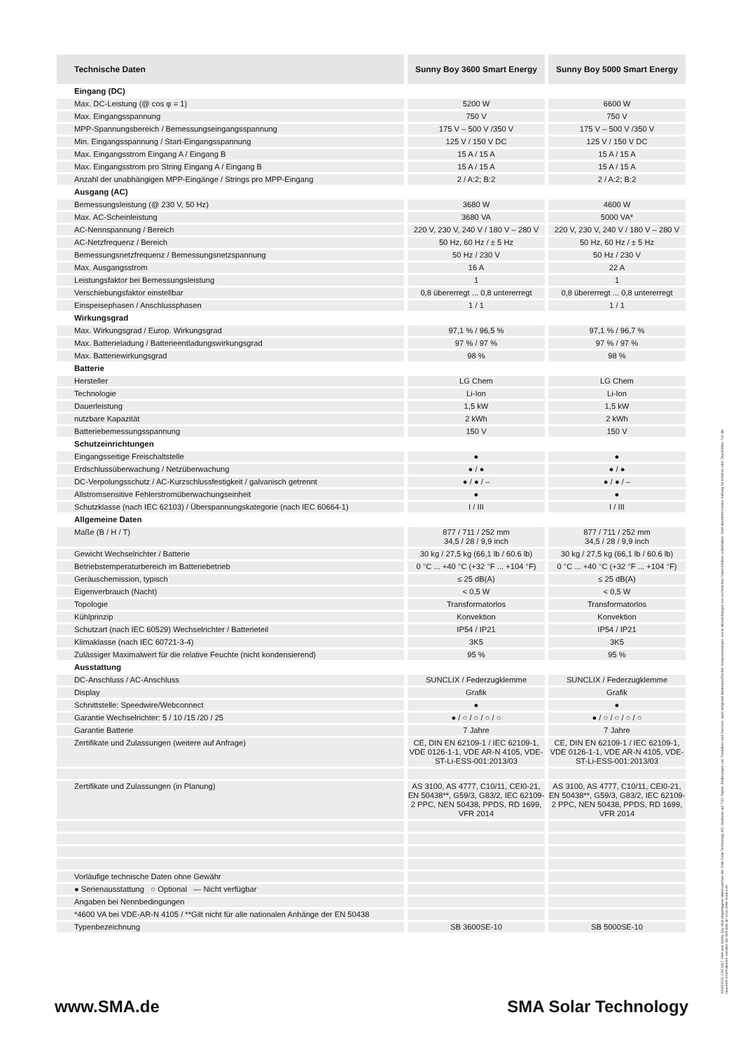| Technische Daten | Sunny Boy 3600 Smart Energy | Sunny Boy 5000 Smart Energy |
| --- | --- | --- |
| Eingang (DC) | | |
| Max. DC-Leistung (@ cos φ = 1) | 5200 W | 6600 W |
| Max. Eingangsspannung | 750 V | 750 V |
| MPP-Spannungsbereich / Bemessungseingangsspannung | 175 V – 500 V /350 V | 175 V – 500 V /350 V |
| Min. Eingangsspannung / Start-Eingangsspannung | 125 V / 150 V DC | 125 V / 150 V DC |
| Max. Eingangsstrom Eingang A / Eingang B | 15 A / 15 A | 15 A / 15 A |
| Max. Eingangsstrom pro String Eingang A / Eingang B | 15 A / 15 A | 15 A / 15 A |
| Anzahl der unabhängigen MPP-Eingänge / Strings pro MPP-Eingang | 2 / A:2; B:2 | 2 / A:2; B:2 |
| Ausgang (AC) | | |
| Bemessungsleistung (@ 230 V, 50 Hz) | 3680 W | 4600 W |
| Max. AC-Scheinleistung | 3680 VA | 5000 VA* |
| AC-Nennspannung / Bereich | 220 V, 230 V, 240 V / 180 V – 280 V | 220 V, 230 V, 240 V / 180 V – 280 V |
| AC-Netzfrequenz / Bereich | 50 Hz, 60 Hz / ± 5 Hz | 50 Hz, 60 Hz / ± 5 Hz |
| Bemessungsnetzfrequenz / Bemessungsnetzspannung | 50 Hz / 230 V | 50 Hz / 230 V |
| Max. Ausgangsstrom | 16 A | 22 A |
| Leistungsfaktor bei Bemessungsleistung | 1 | 1 |
| Verschiebungsfaktor einstellbar | 0,8 übererregt ... 0,8 untererregt | 0,8 übererregt ... 0,8 untererregt |
| Einspeisephasen / Anschlussphasen | 1 / 1 | 1 / 1 |
| Wirkungsgrad | | |
| Max. Wirkungsgrad / Europ. Wirkungsgrad | 97,1 % / 96,5 % | 97,1 % / 96,7 % |
| Max. Batterieladung / Batterieentladungswirkungsgrad | 97 % / 97 % | 97 % / 97 % |
| Max. Batteriewirkungsgrad | 98 % | 98 % |
| Batterie | | |
| Hersteller | LG Chem | LG Chem |
| Technologie | Li-Ion | Li-Ion |
| Dauerleistung | 1,5 kW | 1,5 kW |
| nutzbare Kapazität | 2 kWh | 2 kWh |
| Batteriebemessungsspannung | 150 V | 150 V |
| Schutzeinrichtungen | | |
| Eingangsseitige Freischaltstelle | ● | ● |
| Erdschlussüberwachung / Netzüberwachung | ● / ● | ● / ● |
| DC-Verpolungsschutz / AC-Kurzschlussfestigkeit / galvanisch getrennt | ● / ● / – | ● / ● / – |
| Allstromsensitive Fehlerstromüberwachungseinheit | ● | ● |
| Schutzklasse (nach IEC 62103) / Überspannungskategorie (nach IEC 60664-1) | I / III | I / III |
| Allgemeine Daten | | |
| Maße (B / H / T) | 877 / 711 / 252 mm 34,5 / 28 / 9,9 inch | 877 / 711 / 252 mm 34,5 / 28 / 9,9 inch |
| Gewicht Wechselrichter / Batterie | 30 kg / 27,5 kg (66,1 lb / 60.6 lb) | 30 kg / 27,5 kg (66,1 lb / 60.6 lb) |
| Betriebstemperaturbereich im Batteriebetrieb | 0 °C ... +40 °C (+32 °F ... +104 °F) | 0 °C ... +40 °C (+32 °F ... +104 °F) |
| Geräuschemission, typisch | ≤ 25 dB(A) | ≤ 25 dB(A) |
| Eigenverbrauch (Nacht) | < 0,5 W | < 0,5 W |
| Topologie | Transformatorlos | Transformatorlos |
| Kühlprinzip | Konvektion | Konvektion |
| Schutzart (nach IEC 60529) Wechselrichter / Batterieteil | IP54 / IP21 | IP54 / IP21 |
| Klimaklasse (nach IEC 60721-3-4) | 3K5 | 3K5 |
| Zulässiger Maximalwert für die relative Feuchte (nicht kondensierend) | 95 % | 95 % |
| Ausstattung | | |
| DC-Anschluss / AC-Anschluss | SUNCLIX / Federzugklemme | SUNCLIX / Federzugklemme |
| Display | Grafik | Grafik |
| Schnittstelle: Speedwire/Webconnect | ● | ● |
| Garantie Wechselrichter: 5 / 10 /15 /20 / 25 | ● / ○ / ○ / ○ / ○ | ● / ○ / ○ / ○ / ○ |
| Garantie Batterie | 7 Jahre | 7 Jahre |
| Zertifikate und Zulassungen (weitere auf Anfrage) | CE, DIN EN 62109-1 / IEC 62109-1, VDE 0126-1-1, VDE AR-N 4105, VDE-ST-Li-ESS-001:2013/03 | CE, DIN EN 62109-1 / IEC 62109-1, VDE 0126-1-1, VDE AR-N 4105, VDE-ST-Li-ESS-001:2013/03 |
| Zertifikate und Zulassungen (in Planung) | AS 3100, AS 4777, C10/11, CEI0-21, EN 50438**, G59/3, G83/2, IEC 62109-2 PPC, NEN 50438, PPDS, RD 1699, VFR 2014 | AS 3100, AS 4777, C10/11, CEI0-21, EN 50438**, G59/3, G83/2, IEC 62109-2 PPC, NEN 50438, PPDS, RD 1699, VFR 2014 |
| Vorläufige technische Daten ohne Gewähr | | |
| ● Serienausstattung ○ Optional — Nicht verfügbar | | |
| Angaben bei Nennbedingungen | | |
| *4600 VA bei VDE-AR-N 4105 / **Gilt nicht für alle nationalen Anhänge der EN 50438 | | |
| Typenbezeichnung | SB 3600SE-10 | SB 5000SE-10 |
www.SMA.de SMA Solar Technology
SB5000SE-DDE1417 SMA und Sunny Boy sind eingetragene Warenzeichen der SMA Solar Technology AG. Gedruckt auf FSC-Papier. Änderungen von Produkten und Services, auch aufgrund länderspezifischer Voraussetzungen, sowie Abweichungen von technischen Daten bleiben vorbehalten. SMA übernimmt keine Haftung für Irrtümer oder Druckfehler. Für die neuesten Informationen wenden Sie sich bitte an www.SMA-Solar.com